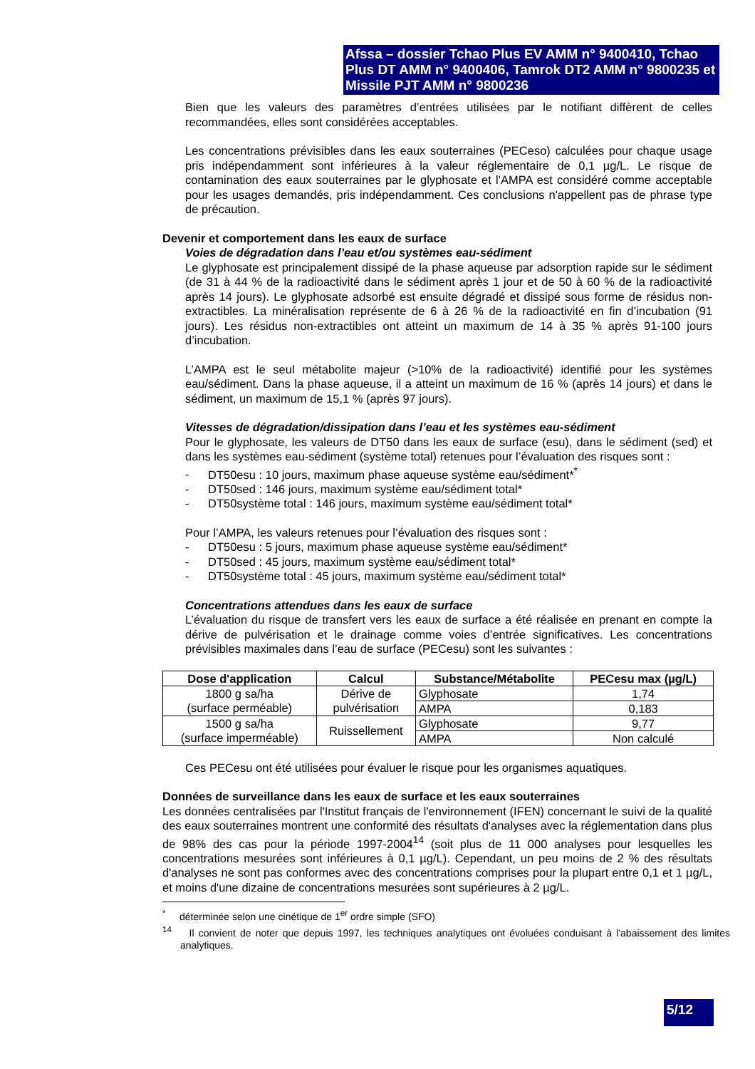Afssa – dossier Tchao Plus EV AMM n° 9400410, Tchao Plus DT AMM n° 9400406, Tamrok DT2 AMM n° 9800235 et Missile PJT AMM n° 9800236
Bien que les valeurs des paramètres d’entrées utilisées par le notifiant diffèrent de celles recommandées, elles sont considérées acceptables.
Les concentrations prévisibles dans les eaux souterraines (PECeso) calculées pour chaque usage pris indépendamment sont inférieures à la valeur réglementaire de 0,1 µg/L. Le risque de contamination des eaux souterraines par le glyphosate et l'AMPA est considéré comme acceptable pour les usages demandés, pris indépendamment. Ces conclusions n'appellent pas de phrase type de précaution.
Devenir et comportement dans les eaux de surface
Voies de dégradation dans l’eau et/ou systèmes eau-sédiment
Le glyphosate est principalement dissipé de la phase aqueuse par adsorption rapide sur le sédiment (de 31 à 44 % de la radioactivité dans le sédiment après 1 jour et de 50 à 60 % de la radioactivité après 14 jours). Le glyphosate adsorbé est ensuite dégradé et dissipé sous forme de résidus non-extractibles. La minéralisation représente de 6 à 26 % de la radioactivité en fin d’incubation (91 jours). Les résidus non-extractibles ont atteint un maximum de 14 à 35 % après 91-100 jours d’incubation.
L’AMPA est le seul métabolite majeur (>10% de la radioactivité) identifié pour les systèmes eau/sédiment. Dans la phase aqueuse, il a atteint un maximum de 16 % (après 14 jours) et dans le sédiment, un maximum de 15,1 % (après 97 jours).
Vitesses de dégradation/dissipation dans l’eau et les systèmes eau-sédiment
Pour le glyphosate, les valeurs de DT50 dans les eaux de surface (esu), dans le sédiment (sed) et dans les systèmes eau-sédiment (système total) retenues pour l’évaluation des risques sont :
- DT50esu : 10 jours, maximum phase aqueuse système eau/sédiment*<sup>*</sup>
- DT50sed : 146 jours, maximum système eau/sédiment total*
- DT50système total : 146 jours, maximum système eau/sédiment total*
Pour l’AMPA, les valeurs retenues pour l’évaluation des risques sont :
- DT50esu : 5 jours, maximum phase aqueuse système eau/sédiment*
- DT50sed : 45 jours, maximum système eau/sédiment total*
- DT50système total : 45 jours, maximum système eau/sédiment total*
Concentrations attendues dans les eaux de surface
L’évaluation du risque de transfert vers les eaux de surface a été réalisée en prenant en compte la dérive de pulvérisation et le drainage comme voies d’entrée significatives. Les concentrations prévisibles maximales dans l’eau de surface (PECesu) sont les suivantes :
| Dose d'application | Calcul | Substance/Métabolite | PECesu max (µg/L) |
| --- | --- | --- | --- |
| 1800 g sa/ha (surface perméable) | Dérive de pulvérisation | Glyphosate | 1,74 |
| | | AMPA | 0,183 |
| 1500 g sa/ha (surface imperméable) | Ruissellement | Glyphosate | 9,77 |
| | | AMPA | Non calculé |
Ces PECesu ont été utilisées pour évaluer le risque pour les organismes aquatiques.
Données de surveillance dans les eaux de surface et les eaux souterraines
Les données centralisées par l'Institut français de l'environnement (IFEN) concernant le suivi de la qualité des eaux souterraines montrent une conformité des résultats d'analyses avec la réglementation dans plus de 98% des cas pour la période 1997-2004<sup>14</sup> (soit plus de 11 000 analyses pour lesquelles les concentrations mesurées sont inférieures à 0,1 µg/L). Cependant, un peu moins de 2 % des résultats d'analyses ne sont pas conformes avec des concentrations comprises pour la plupart entre 0,1 et 1 µg/L, et moins d'une dizaine de concentrations mesurées sont supérieures à 2 µg/L.
<sup>*</sup> déterminée selon une cinétique de 1<sup>er</sup> ordre simple (SFO)
<sup>14</sup> Il convient de noter que depuis 1997, les techniques analytiques ont évoluées conduisant à l'abaissement des limites analytiques.
5/12